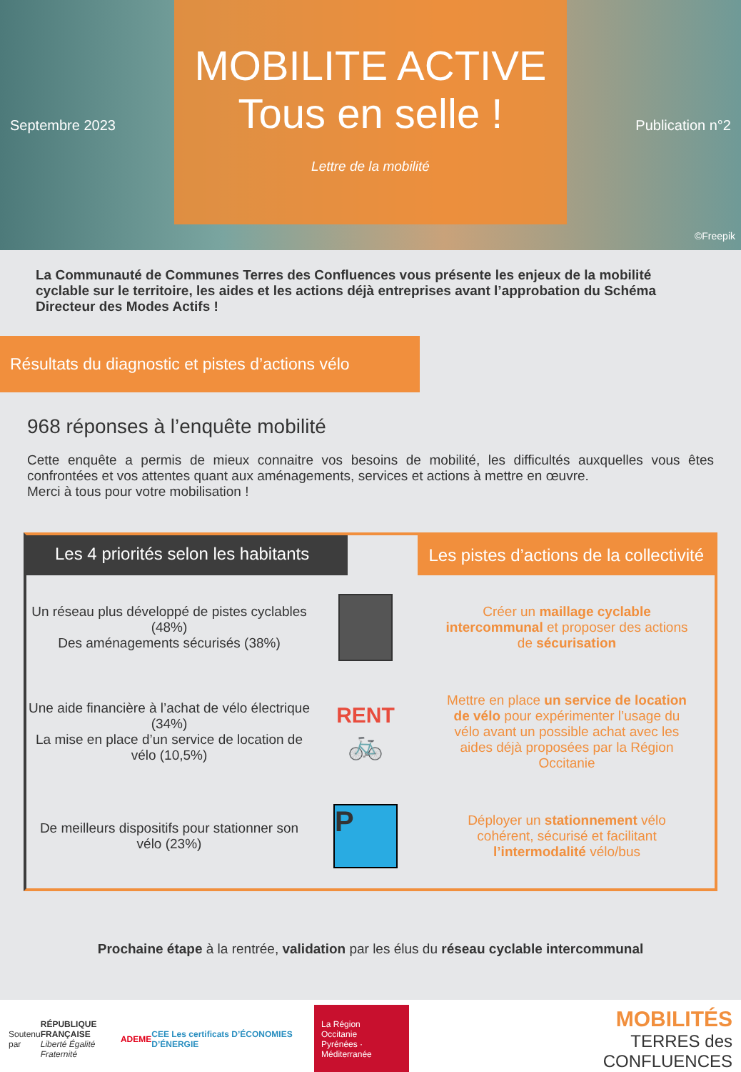Septembre 2023
MOBILITE ACTIVE
Tous en selle !
Lettre de la mobilité
Publication n°2
©Freepik
La Communauté de Communes Terres des Confluences vous présente les enjeux de la mobilité cyclable sur le territoire, les aides et les actions déjà entreprises avant l’approbation du Schéma Directeur des Modes Actifs !
Résultats du diagnostic et pistes d’actions vélo
968 réponses à l’enquête mobilité
Cette enquête a permis de mieux connaitre vos besoins de mobilité, les difficultés auxquelles vous êtes confrontées et vos attentes quant aux aménagements, services et actions à mettre en œuvre.
Merci à tous pour votre mobilisation !
Les 4 priorités selon les habitants
Les pistes d’actions de la collectivité
Un réseau plus développé de pistes cyclables (48%)
Des aménagements sécurisés (38%)
Créer un maillage cyclable intercommunal et proposer des actions de sécurisation
Une aide financière à l’achat de vélo électrique (34%)
La mise en place d’un service de location de vélo (10,5%)
RENT
🚲
Mettre en place un service de location de vélo pour expérimenter l’usage du vélo avant un possible achat avec les aides déjà proposées par la Région Occitanie
De meilleurs dispositifs pour stationner son vélo (23%)
P
Déployer un stationnement vélo cohérent, sécurisé et facilitant l’intermodalité vélo/bus
Prochaine étape à la rentrée, validation par les élus du réseau cyclable intercommunal
Soutenu
par
RÉPUBLIQUE
FRANÇAISE
Liberté Égalité Fraternité
ADEME
CEE Les certificats D’ÉCONOMIES D’ÉNERGIE
La Région
Occitanie
Pyrénées · Méditerranée
MOBILITÉS
TERRES des CONFLUENCES